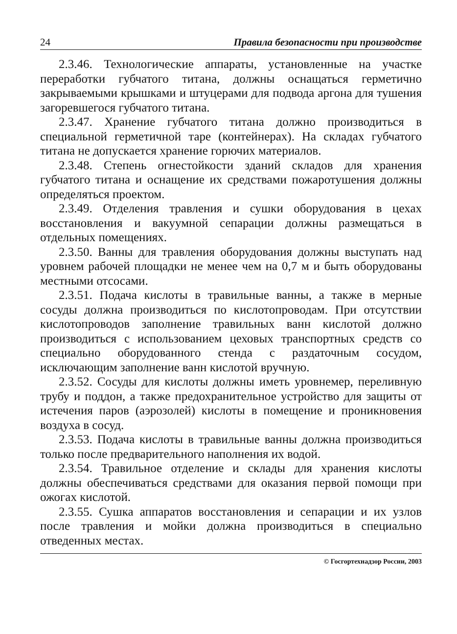24 Правила безопасности при производстве
2.3.46. Технологические аппараты, установленные на участке переработки губчатого титана, должны оснащаться герметично закрываемыми крышками и штуцерами для подвода аргона для тушения загоревшегося губчатого титана.
2.3.47. Хранение губчатого титана должно производиться в специальной герметичной таре (контейнерах). На складах губчатого титана не допускается хранение горючих материалов.
2.3.48. Степень огнестойкости зданий складов для хранения губчатого титана и оснащение их средствами пожаротушения должны определяться проектом.
2.3.49. Отделения травления и сушки оборудования в цехах восстановления и вакуумной сепарации должны размещаться в отдельных помещениях.
2.3.50. Ванны для травления оборудования должны выступать над уровнем рабочей площадки не менее чем на 0,7 м и быть оборудованы местными отсосами.
2.3.51. Подача кислоты в травильные ванны, а также в мерные сосуды должна производиться по кислотопроводам. При отсутствии кислотопроводов заполнение травильных ванн кислотой должно производиться с использованием цеховых транспортных средств со специально оборудованного стенда с раздаточным сосудом, исключающим заполнение ванн кислотой вручную.
2.3.52. Сосуды для кислоты должны иметь уровнемер, переливную трубу и поддон, а также предохранительное устройство для защиты от истечения паров (аэрозолей) кислоты в помещение и проникновения воздуха в сосуд.
2.3.53. Подача кислоты в травильные ванны должна производиться только после предварительного наполнения их водой.
2.3.54. Травильное отделение и склады для хранения кислоты должны обеспечиваться средствами для оказания первой помощи при ожогах кислотой.
2.3.55. Сушка аппаратов восстановления и сепарации и их узлов после травления и мойки должна производиться в специально отведенных местах.
© Госгортехнадзор России, 2003